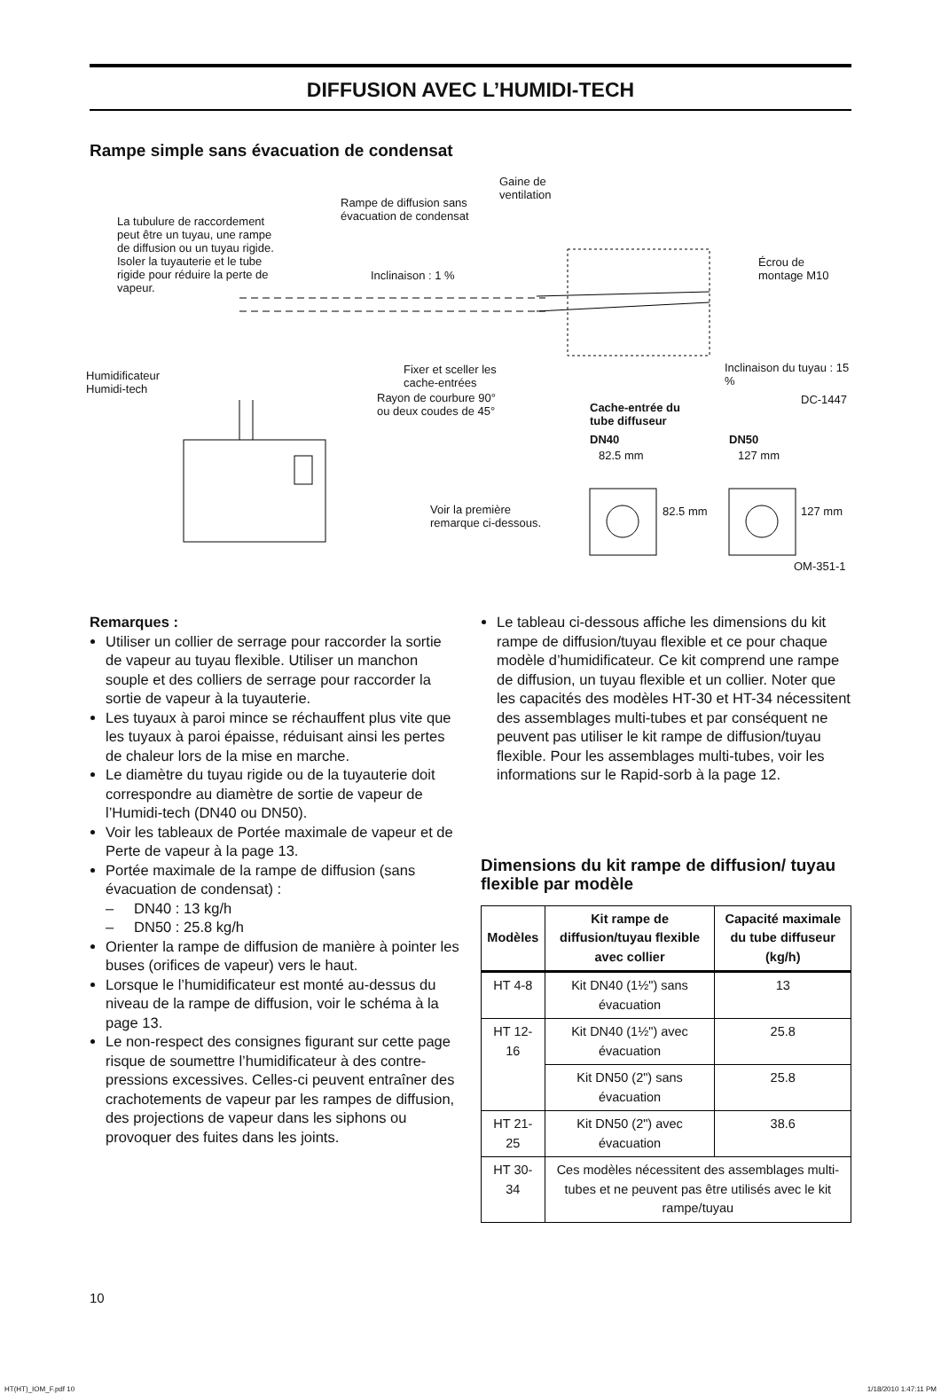DIFFUSION AVEC L’HUMIDI-TECH
Rampe simple sans évacuation de condensat
Gaine de
ventilation
Rampe de diffusion sans
évacuation de condensat
La tubulure de raccordement peut être un tuyau, une rampe de diffusion ou un tuyau rigide. Isoler la tuyauterie et le tube rigide pour réduire la perte de vapeur.
Écrou de
montage M10
Inclinaison : 1 %
Fixer et sceller les
cache-entrées
Inclinaison du tuyau : 15 %
Humidificateur
Humidi-tech
Rayon de courbure 90°
ou deux coudes de 45°
DC-1447
Cache-entrée du
tube diffuseur
DN40 DN50
82.5 mm 127 mm
Voir la première
remarque ci-dessous.
82.5 mm 127 mm
OM-351-1
Remarques :
Utiliser un collier de serrage pour raccorder la sortie de vapeur au tuyau flexible. Utiliser un manchon souple et des colliers de serrage pour raccorder la sortie de vapeur à la tuyauterie.
Les tuyaux à paroi mince se réchauffent plus vite que les tuyaux à paroi épaisse, réduisant ainsi les pertes de chaleur lors de la mise en marche.
Le diamètre du tuyau rigide ou de la tuyauterie doit correspondre au diamètre de sortie de vapeur de l’Humidi-tech (DN40 ou DN50).
Voir les tableaux de Portée maximale de vapeur et de Perte de vapeur à la page 13.
Portée maximale de la rampe de diffusion (sans évacuation de condensat) :
– DN40 : 13 kg/h
– DN50 : 25.8 kg/h
Orienter la rampe de diffusion de manière à pointer les buses (orifices de vapeur) vers le haut.
Lorsque le l’humidificateur est monté au-dessus du niveau de la rampe de diffusion, voir le schéma à la page 13.
Le non-respect des consignes figurant sur cette page risque de soumettre l’humidificateur à des contre-pressions excessives. Celles-ci peuvent entraîner des crachotements de vapeur par les rampes de diffusion, des projections de vapeur dans les siphons ou provoquer des fuites dans les joints.
Le tableau ci-dessous affiche les dimensions du kit rampe de diffusion/tuyau flexible et ce pour chaque modèle d’humidificateur. Ce kit comprend une rampe de diffusion, un tuyau flexible et un collier. Noter que les capacités des modèles HT-30 et HT-34 nécessitent des assemblages multi-tubes et par conséquent ne peuvent pas utiliser le kit rampe de diffusion/tuyau flexible. Pour les assemblages multi-tubes, voir les informations sur le Rapid-sorb à la page 12.
Dimensions du kit rampe de diffusion/ tuyau flexible par modèle
| Modèles | Kit rampe de diffusion/tuyau flexible avec collier | Capacité maximale du tube diffuseur (kg/h) |
| --- | --- | --- |
| HT 4-8 | Kit DN40 (1½") sans évacuation | 13 |
| HT 12-16 | Kit DN40 (1½") avec évacuation | 25.8 |
| | Kit DN50 (2") sans évacuation | 25.8 |
| HT 21-25 | Kit DN50 (2") avec évacuation | 38.6 |
| HT 30-34 | Ces modèles nécessitent des assemblages multi-tubes et ne peuvent pas être utilisés avec le kit rampe/tuyau | |
10
HT(HT)_IOM_F.pdf 10 1/18/2010 1:47:11 PM